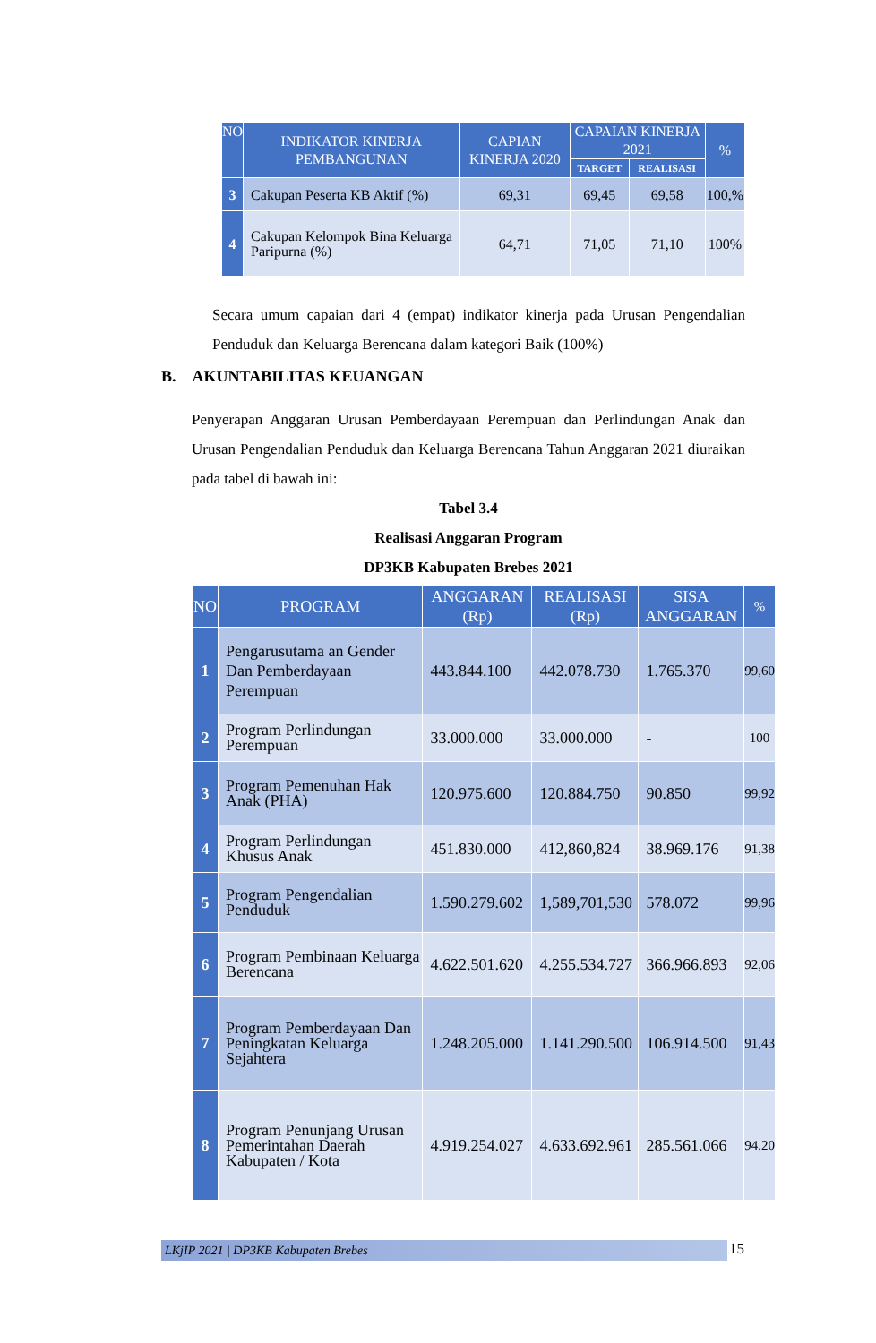| NO | INDIKATOR KINERJA PEMBANGUNAN | CAPIAN KINERJA 2020 | CAPAIAN KINERJA 2021 | | % |
| --- | --- | --- | --- | --- | --- |
| | | | TARGET | REALISASI | |
| 3 | Cakupan Peserta KB Aktif (%) | 69,31 | 69,45 | 69,58 | 100,% |
| 4 | Cakupan Kelompok Bina Keluarga Paripurna (%) | 64,71 | 71,05 | 71,10 | 100% |
Secara umum capaian dari 4 (empat) indikator kinerja pada Urusan Pengendalian Penduduk dan Keluarga Berencana dalam kategori Baik (100%)
B. AKUNTABILITAS KEUANGAN
Penyerapan Anggaran Urusan Pemberdayaan Perempuan dan Perlindungan Anak dan Urusan Pengendalian Penduduk dan Keluarga Berencana Tahun Anggaran 2021 diuraikan pada tabel di bawah ini:
Tabel 3.4
Realisasi Anggaran Program
DP3KB Kabupaten Brebes 2021
| NO | PROGRAM | ANGGARAN (Rp) | REALISASI (Rp) | SISA ANGGARAN | % |
| --- | --- | --- | --- | --- | --- |
| 1 | Pengarusutama an Gender Dan Pemberdayaan Perempuan | 443.844.100 | 442.078.730 | 1.765.370 | 99,60 |
| 2 | Program Perlindungan Perempuan | 33.000.000 | 33.000.000 | - | 100 |
| 3 | Program Pemenuhan Hak Anak (PHA) | 120.975.600 | 120.884.750 | 90.850 | 99,92 |
| 4 | Program Perlindungan Khusus Anak | 451.830.000 | 412,860,824 | 38.969.176 | 91,38 |
| 5 | Program Pengendalian Penduduk | 1.590.279.602 | 1,589,701,530 | 578.072 | 99,96 |
| 6 | Program Pembinaan Keluarga Berencana | 4.622.501.620 | 4.255.534.727 | 366.966.893 | 92,06 |
| 7 | Program Pemberdayaan Dan Peningkatan Keluarga Sejahtera | 1.248.205.000 | 1.141.290.500 | 106.914.500 | 91,43 |
| 8 | Program Penunjang Urusan Pemerintahan Daerah Kabupaten / Kota | 4.919.254.027 | 4.633.692.961 | 285.561.066 | 94,20 |
LKjIP 2021 | DP3KB Kabupaten Brebes 15